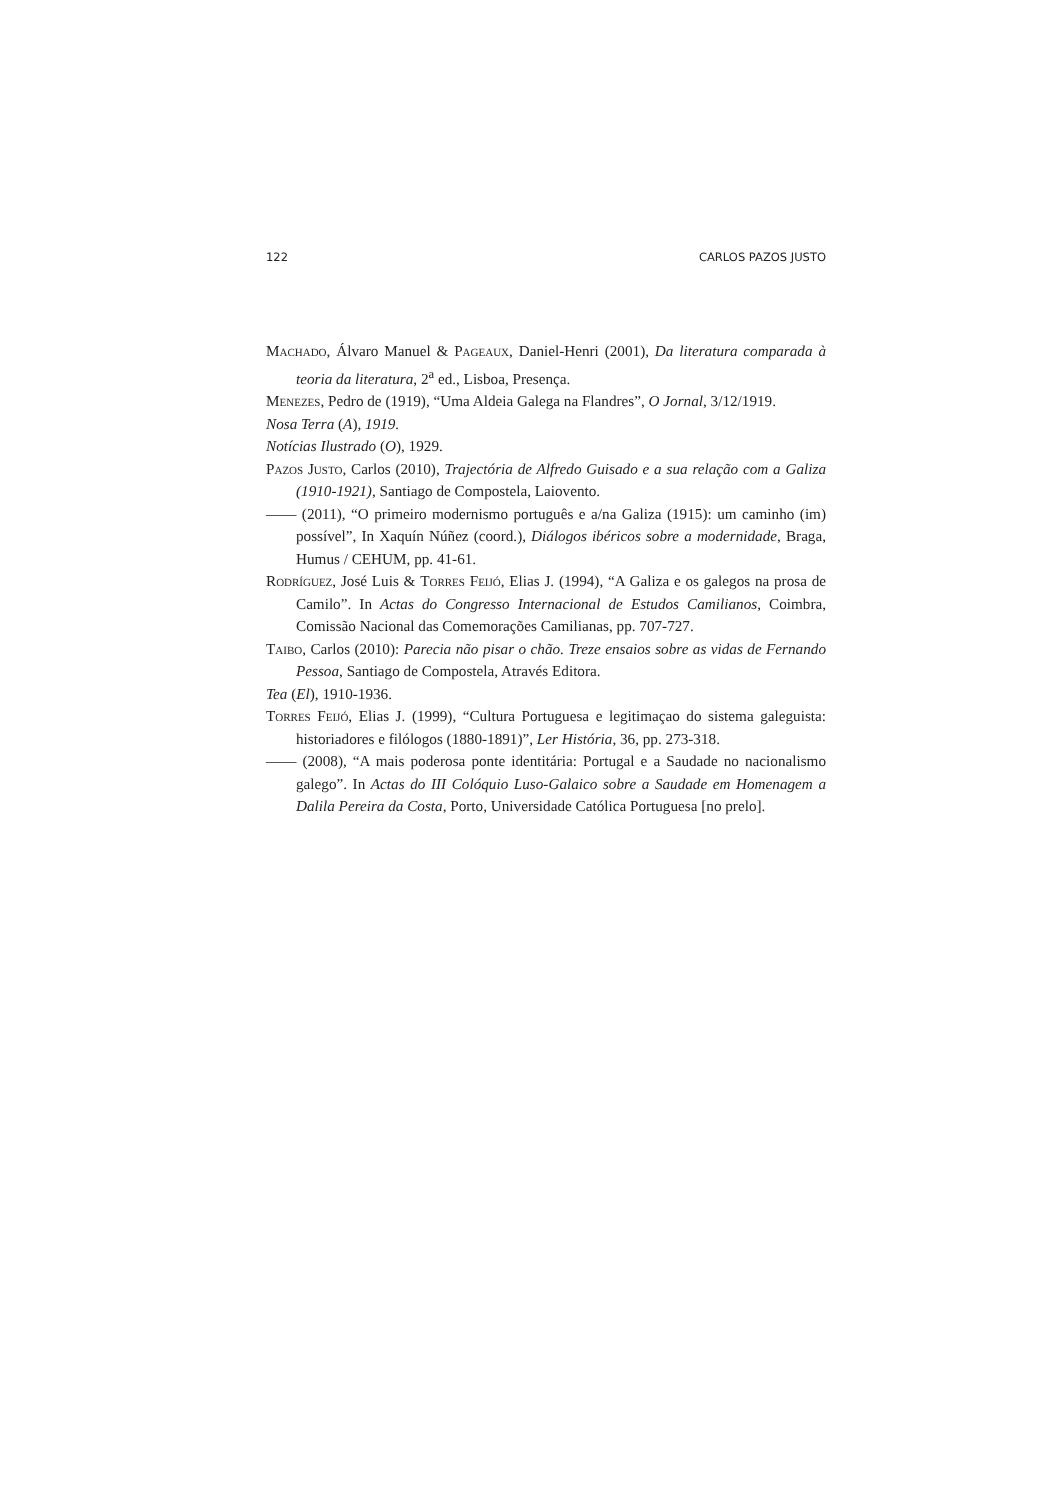122 CARLOS PAZOS JUSTO
Machado, Álvaro Manuel & Pageaux, Daniel-Henri (2001), Da literatura comparada à teoria da literatura, 2<sup>a</sup> ed., Lisboa, Presença.
Menezes, Pedro de (1919), “Uma Aldeia Galega na Flandres”, O Jornal, 3/12/1919.
Nosa Terra (A), 1919.
Notícias Ilustrado (O), 1929.
Pazos Justo, Carlos (2010), Trajectória de Alfredo Guisado e a sua relação com a Galiza (1910-1921), Santiago de Compostela, Laiovento.
—— (2011), “O primeiro modernismo português e a/na Galiza (1915): um caminho (im) possível”, In Xaquín Núñez (coord.), Diálogos ibéricos sobre a modernidade, Braga, Humus / CEHUM, pp. 41-61.
Rodríguez, José Luis & Torres Feijó, Elias J. (1994), “A Galiza e os galegos na prosa de Camilo”. In Actas do Congresso Internacional de Estudos Camilianos, Coimbra, Comissão Nacional das Comemorações Camilianas, pp. 707-727.
Taibo, Carlos (2010): Parecia não pisar o chão. Treze ensaios sobre as vidas de Fernando Pessoa, Santiago de Compostela, Através Editora.
Tea (El), 1910-1936.
Torres Feijó, Elias J. (1999), “Cultura Portuguesa e legitimaçao do sistema galeguista: historiadores e filólogos (1880-1891)”, Ler História, 36, pp. 273-318.
—— (2008), “A mais poderosa ponte identitária: Portugal e a Saudade no nacionalismo galego”. In Actas do III Colóquio Luso-Galaico sobre a Saudade em Homenagem a Dalila Pereira da Costa, Porto, Universidade Católica Portuguesa [no prelo].